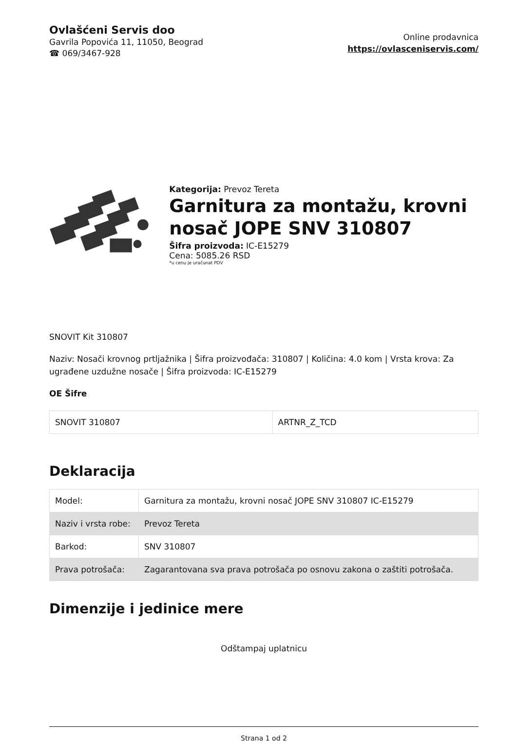Ovlašćeni Servis doo
Gavrila Popovića 11, 11050, Beograd
☎ 069/3467-928
Online prodavnica
https://ovlasceniservis.com/
Kategorija: Prevoz Tereta
Garnitura za montažu, krovni nosač JOPE SNV 310807
Šifra proizvoda: IC-E15279
Cena: 5085.26 RSD
*u cenu je uračunat PDV
SNOVIT Kit 310807
Naziv: Nosači krovnog prtljažnika | Šifra proizvođača: 310807 | Količina: 4.0 kom | Vrsta krova: Za ugrađene uzdužne nosače | Šifra proizvoda: IC-E15279
OE Šifre
| SNOVIT 310807 | ARTNR_Z_TCD |
Deklaracija
| Model: | Garnitura za montažu, krovni nosač JOPE SNV 310807 IC-E15279 |
| Naziv i vrsta robe: | Prevoz Tereta |
| Barkod: | SNV 310807 |
| Prava potrošača: | Zagarantovana sva prava potrošača po osnovu zakona o zaštiti potrošača. |
Dimenzije i jedinice mere
Odštampaj uplatnicu
Strana 1 od 2